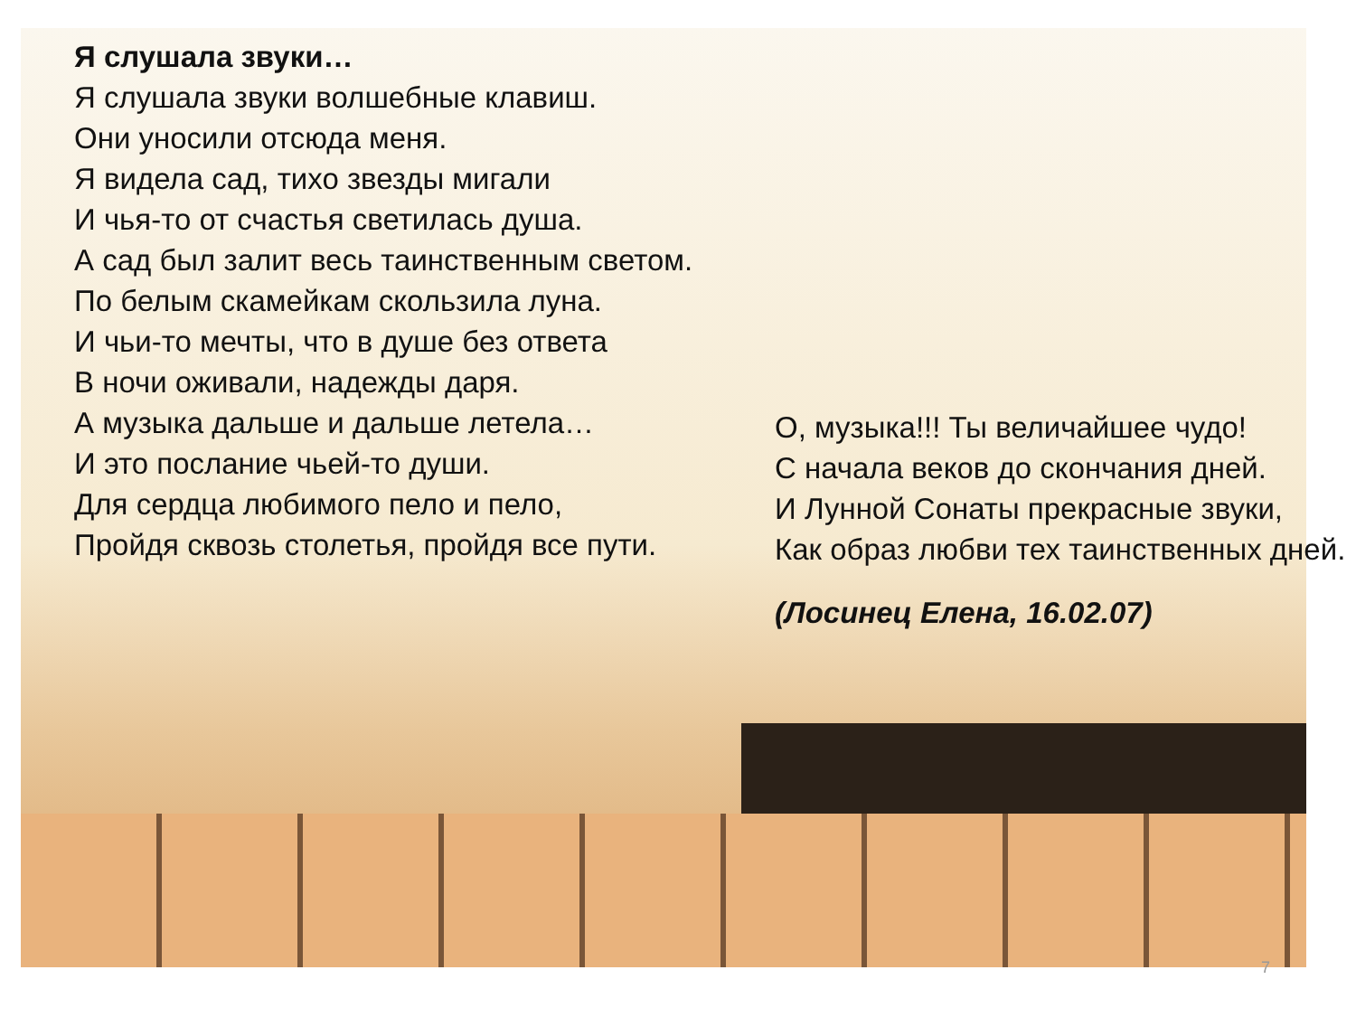Я слушала звуки…
Я слушала звуки волшебные клавиш.
Они уносили отсюда меня.
Я видела сад, тихо звезды мигали
И чья-то от счастья светилась душа.
А сад был залит весь таинственным светом.
По белым скамейкам скользила луна.
И чьи-то мечты, что в душе без ответа
В ночи оживали, надежды даря.
А музыка дальше и дальше летела…
И это послание чьей-то души.
Для сердца любимого пело и пело,
Пройдя сквозь столетья, пройдя все пути.
О, музыка!!! Ты величайшее чудо!
С начала веков до скончания дней.
И Лунной Сонаты прекрасные звуки,
Как образ любви тех таинственных дней.
(Лосинец Елена, 16.02.07)
7